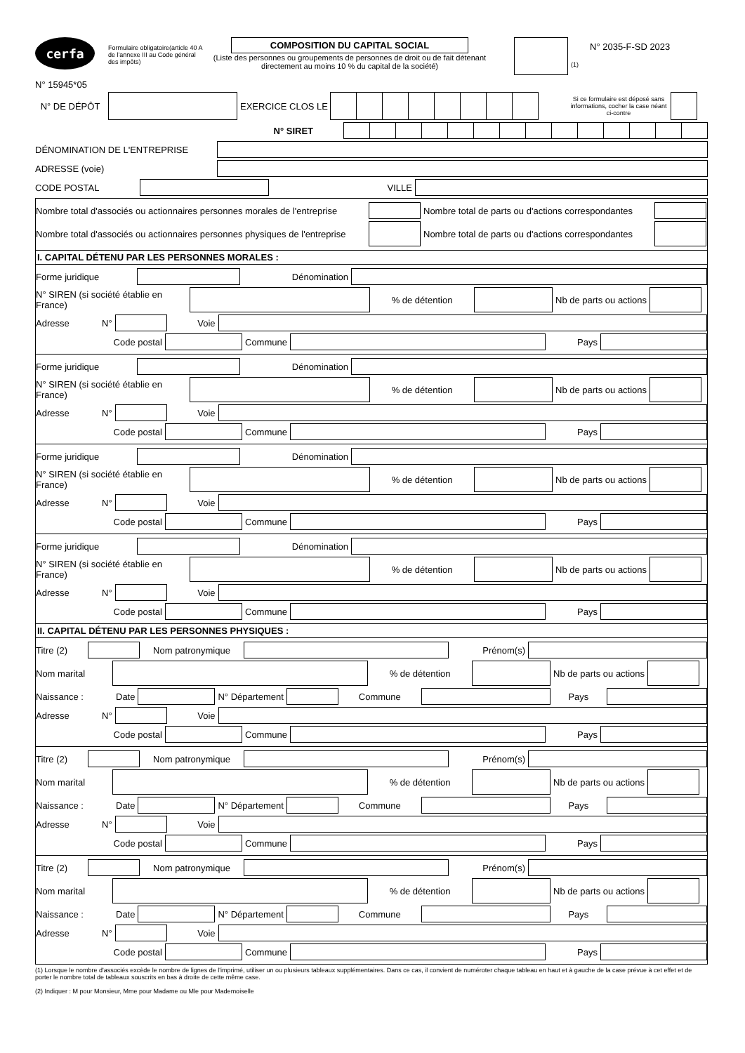cerfa
N° 15945*05
Formulaire obligatoire(article 40 A de l'annexe III au Code général des impôts)
COMPOSITION DU CAPITAL SOCIAL
(Liste des personnes ou groupements de personnes de droit ou de fait détenant directement au moins 10 % du capital de la société)
(1)
N° 2035-F-SD 2023
N° DE DÉPÔT EXERCICE CLOS LE Si ce formulaire est déposé sans informations, cocher la case néant ci-contre
N° SIRET
DÉNOMINATION DE L'ENTREPRISE
ADRESSE (voie)
CODE POSTAL VILLE
Nombre total d'associés ou actionnaires personnes morales de l'entreprise Nombre total de parts ou d'actions correspondantes
Nombre total d'associés ou actionnaires personnes physiques de l'entreprise Nombre total de parts ou d'actions correspondantes
I. CAPITAL DÉTENU PAR LES PERSONNES MORALES :
Forme juridique Dénomination
N° SIREN (si société établie en France) % de détention Nb de parts ou actions
Adresse N° Voie
Code postal Commune Pays
Forme juridique Dénomination
N° SIREN (si société établie en France) % de détention Nb de parts ou actions
Adresse N° Voie
Code postal Commune Pays
Forme juridique Dénomination
N° SIREN (si société établie en France) % de détention Nb de parts ou actions
Adresse N° Voie
Code postal Commune Pays
Forme juridique Dénomination
N° SIREN (si société établie en France) % de détention Nb de parts ou actions
Adresse N° Voie
Code postal Commune Pays
II. CAPITAL DÉTENU PAR LES PERSONNES PHYSIQUES :
Titre (2) Nom patronymique Prénom(s)
Nom marital % de détention Nb de parts ou actions
Naissance : Date N° Département Commune Pays
Adresse N° Voie
Code postal Commune Pays
Titre (2) Nom patronymique Prénom(s)
Nom marital % de détention Nb de parts ou actions
Naissance : Date N° Département Commune Pays
Adresse N° Voie
Code postal Commune Pays
Titre (2) Nom patronymique Prénom(s)
Nom marital % de détention Nb de parts ou actions
Naissance : Date N° Département Commune Pays
Adresse N° Voie
Code postal Commune Pays
(1) Lorsque le nombre d'associés excède le nombre de lignes de l'imprimé, utiliser un ou plusieurs tableaux supplémentaires. Dans ce cas, il convient de numéroter chaque tableau en haut et à gauche de la case prévue à cet effet et de porter le nombre total de tableaux souscrits en bas à droite de cette même case.
(2) Indiquer : M pour Monsieur, Mme pour Madame ou Mle pour Mademoiselle